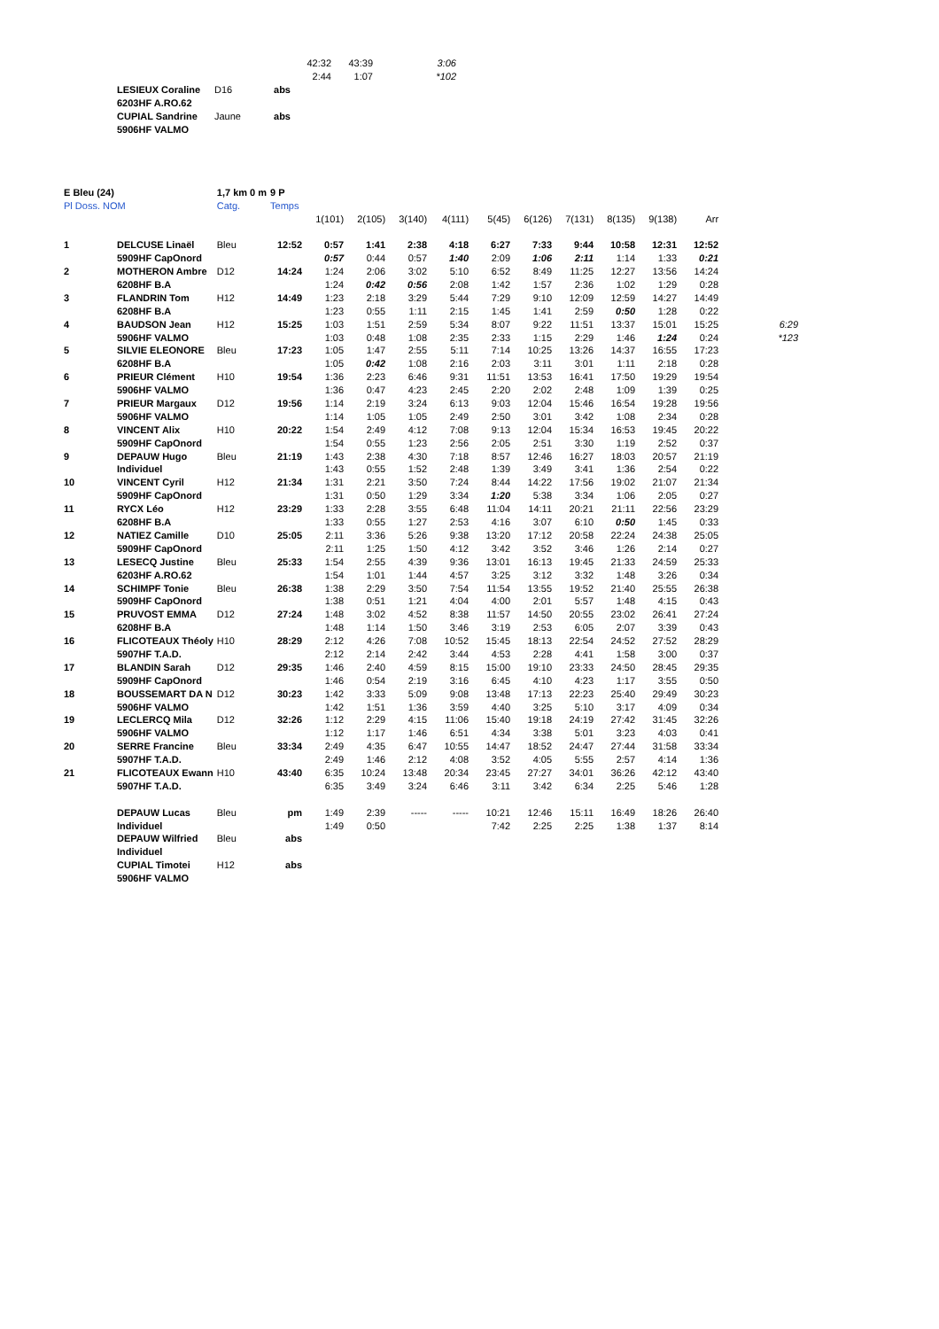| | | | | 42:32 | 43:39 | | 3:06 |
| | | | | 2:44 | 1:07 | | *102 |
| | LESIEUX Coraline | D16 | abs | | | | |
| | 6203HF A.RO.62 | | | | | | |
| | CUPIAL Sandrine | Jaune | abs | | | | |
| | 5906HF VALMO | | | | | | |
| E Bleu (24) | | 1,7 km 0 m | 9 P | | | | | | | | | | | |
| Pl Doss. NOM | | Catg. | Temps | | | | | | | | | | | |
| | | | | 1(101) | 2(105) | 3(140) | 4(111) | 5(45) | 6(126) | 7(131) | 8(135) | 9(138) | Arr | |
| 1 | DELCUSE Linaël | Bleu | 12:52 | 0:57 | 1:41 | 2:38 | 4:18 | 6:27 | 7:33 | 9:44 | 10:58 | 12:31 | 12:52 | |
| | 5909HF CapOnord | | | 0:57 | 0:44 | 0:57 | 1:40 | 2:09 | 1:06 | 2:11 | 1:14 | 1:33 | 0:21 | |
| 2 | MOTHERON Ambre | D12 | 14:24 | 1:24 | 2:06 | 3:02 | 5:10 | 6:52 | 8:49 | 11:25 | 12:27 | 13:56 | 14:24 | |
| | 6208HF B.A | | | 1:24 | 0:42 | 0:56 | 2:08 | 1:42 | 1:57 | 2:36 | 1:02 | 1:29 | 0:28 | |
| 3 | FLANDRIN Tom | H12 | 14:49 | 1:23 | 2:18 | 3:29 | 5:44 | 7:29 | 9:10 | 12:09 | 12:59 | 14:27 | 14:49 | |
| | 6208HF B.A | | | 1:23 | 0:55 | 1:11 | 2:15 | 1:45 | 1:41 | 2:59 | 0:50 | 1:28 | 0:22 | |
| 4 | BAUDSON Jean | H12 | 15:25 | 1:03 | 1:51 | 2:59 | 5:34 | 8:07 | 9:22 | 11:51 | 13:37 | 15:01 | 15:25 | 6:29 |
| | 5906HF VALMO | | | 1:03 | 0:48 | 1:08 | 2:35 | 2:33 | 1:15 | 2:29 | 1:46 | 1:24 | 0:24 | *123 |
| 5 | SILVIE ELEONORE | Bleu | 17:23 | 1:05 | 1:47 | 2:55 | 5:11 | 7:14 | 10:25 | 13:26 | 14:37 | 16:55 | 17:23 | |
| | 6208HF B.A | | | 1:05 | 0:42 | 1:08 | 2:16 | 2:03 | 3:11 | 3:01 | 1:11 | 2:18 | 0:28 | |
| 6 | PRIEUR Clément | H10 | 19:54 | 1:36 | 2:23 | 6:46 | 9:31 | 11:51 | 13:53 | 16:41 | 17:50 | 19:29 | 19:54 | |
| | 5906HF VALMO | | | 1:36 | 0:47 | 4:23 | 2:45 | 2:20 | 2:02 | 2:48 | 1:09 | 1:39 | 0:25 | |
| 7 | PRIEUR Margaux | D12 | 19:56 | 1:14 | 2:19 | 3:24 | 6:13 | 9:03 | 12:04 | 15:46 | 16:54 | 19:28 | 19:56 | |
| | 5906HF VALMO | | | 1:14 | 1:05 | 1:05 | 2:49 | 2:50 | 3:01 | 3:42 | 1:08 | 2:34 | 0:28 | |
| 8 | VINCENT Alix | H10 | 20:22 | 1:54 | 2:49 | 4:12 | 7:08 | 9:13 | 12:04 | 15:34 | 16:53 | 19:45 | 20:22 | |
| | 5909HF CapOnord | | | 1:54 | 0:55 | 1:23 | 2:56 | 2:05 | 2:51 | 3:30 | 1:19 | 2:52 | 0:37 | |
| 9 | DEPAUW Hugo | Bleu | 21:19 | 1:43 | 2:38 | 4:30 | 7:18 | 8:57 | 12:46 | 16:27 | 18:03 | 20:57 | 21:19 | |
| | Individuel | | | 1:43 | 0:55 | 1:52 | 2:48 | 1:39 | 3:49 | 3:41 | 1:36 | 2:54 | 0:22 | |
| 10 | VINCENT Cyril | H12 | 21:34 | 1:31 | 2:21 | 3:50 | 7:24 | 8:44 | 14:22 | 17:56 | 19:02 | 21:07 | 21:34 | |
| | 5909HF CapOnord | | | 1:31 | 0:50 | 1:29 | 3:34 | 1:20 | 5:38 | 3:34 | 1:06 | 2:05 | 0:27 | |
| 11 | RYCX Léo | H12 | 23:29 | 1:33 | 2:28 | 3:55 | 6:48 | 11:04 | 14:11 | 20:21 | 21:11 | 22:56 | 23:29 | |
| | 6208HF B.A | | | 1:33 | 0:55 | 1:27 | 2:53 | 4:16 | 3:07 | 6:10 | 0:50 | 1:45 | 0:33 | |
| 12 | NATIEZ Camille | D10 | 25:05 | 2:11 | 3:36 | 5:26 | 9:38 | 13:20 | 17:12 | 20:58 | 22:24 | 24:38 | 25:05 | |
| | 5909HF CapOnord | | | 2:11 | 1:25 | 1:50 | 4:12 | 3:42 | 3:52 | 3:46 | 1:26 | 2:14 | 0:27 | |
| 13 | LESECQ Justine | Bleu | 25:33 | 1:54 | 2:55 | 4:39 | 9:36 | 13:01 | 16:13 | 19:45 | 21:33 | 24:59 | 25:33 | |
| | 6203HF A.RO.62 | | | 1:54 | 1:01 | 1:44 | 4:57 | 3:25 | 3:12 | 3:32 | 1:48 | 3:26 | 0:34 | |
| 14 | SCHIMPF Tonie | Bleu | 26:38 | 1:38 | 2:29 | 3:50 | 7:54 | 11:54 | 13:55 | 19:52 | 21:40 | 25:55 | 26:38 | |
| | 5909HF CapOnord | | | 1:38 | 0:51 | 1:21 | 4:04 | 4:00 | 2:01 | 5:57 | 1:48 | 4:15 | 0:43 | |
| 15 | PRUVOST EMMA | D12 | 27:24 | 1:48 | 3:02 | 4:52 | 8:38 | 11:57 | 14:50 | 20:55 | 23:02 | 26:41 | 27:24 | |
| | 6208HF B.A | | | 1:48 | 1:14 | 1:50 | 3:46 | 3:19 | 2:53 | 6:05 | 2:07 | 3:39 | 0:43 | |
| 16 | FLICOTEAUX Théoly | H10 | 28:29 | 2:12 | 4:26 | 7:08 | 10:52 | 15:45 | 18:13 | 22:54 | 24:52 | 27:52 | 28:29 | |
| | 5907HF T.A.D. | | | 2:12 | 2:14 | 2:42 | 3:44 | 4:53 | 2:28 | 4:41 | 1:58 | 3:00 | 0:37 | |
| 17 | BLANDIN Sarah | D12 | 29:35 | 1:46 | 2:40 | 4:59 | 8:15 | 15:00 | 19:10 | 23:33 | 24:50 | 28:45 | 29:35 | |
| | 5909HF CapOnord | | | 1:46 | 0:54 | 2:19 | 3:16 | 6:45 | 4:10 | 4:23 | 1:17 | 3:55 | 0:50 | |
| 18 | BOUSSEMART DA N | D12 | 30:23 | 1:42 | 3:33 | 5:09 | 9:08 | 13:48 | 17:13 | 22:23 | 25:40 | 29:49 | 30:23 | |
| | 5906HF VALMO | | | 1:42 | 1:51 | 1:36 | 3:59 | 4:40 | 3:25 | 5:10 | 3:17 | 4:09 | 0:34 | |
| 19 | LECLERCQ Mila | D12 | 32:26 | 1:12 | 2:29 | 4:15 | 11:06 | 15:40 | 19:18 | 24:19 | 27:42 | 31:45 | 32:26 | |
| | 5906HF VALMO | | | 1:12 | 1:17 | 1:46 | 6:51 | 4:34 | 3:38 | 5:01 | 3:23 | 4:03 | 0:41 | |
| 20 | SERRE Francine | Bleu | 33:34 | 2:49 | 4:35 | 6:47 | 10:55 | 14:47 | 18:52 | 24:47 | 27:44 | 31:58 | 33:34 | |
| | 5907HF T.A.D. | | | 2:49 | 1:46 | 2:12 | 4:08 | 3:52 | 4:05 | 5:55 | 2:57 | 4:14 | 1:36 | |
| 21 | FLICOTEAUX Ewann | H10 | 43:40 | 6:35 | 10:24 | 13:48 | 20:34 | 23:45 | 27:27 | 34:01 | 36:26 | 42:12 | 43:40 | |
| | 5907HF T.A.D. | | | 6:35 | 3:49 | 3:24 | 6:46 | 3:11 | 3:42 | 6:34 | 2:25 | 5:46 | 1:28 | |
| | DEPAUW Lucas | Bleu | pm | 1:49 | 2:39 | ----- | ----- | 10:21 | 12:46 | 15:11 | 16:49 | 18:26 | 26:40 | |
| | Individuel | | | 1:49 | 0:50 | | | 7:42 | 2:25 | 2:25 | 1:38 | 1:37 | 8:14 | |
| | DEPAUW Wilfried | Bleu | abs | | | | | | | | | | | |
| | Individuel | | | | | | | | | | | | | |
| | CUPIAL Timotei | H12 | abs | | | | | | | | | | | |
| | 5906HF VALMO | | | | | | | | | | | | | |